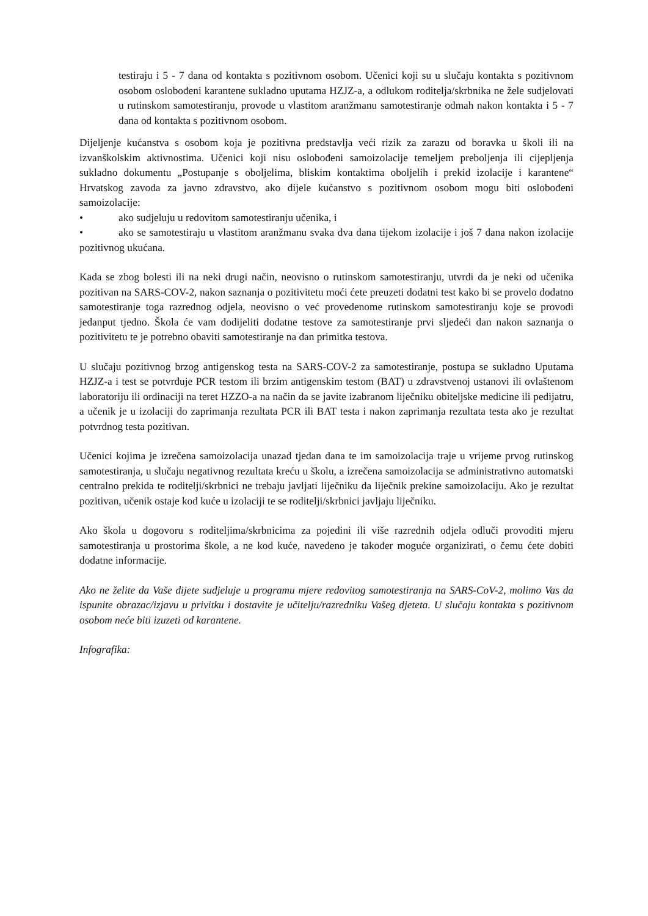testiraju i 5 - 7 dana od kontakta s pozitivnom osobom. Učenici koji su u slučaju kontakta s pozitivnom osobom oslobođeni karantene sukladno uputama HZJZ-a, a odlukom roditelja/skrbnika ne žele sudjelovati u rutinskom samotestiranju, provode u vlastitom aranžmanu samotestiranje odmah nakon kontakta i 5 - 7 dana od kontakta s pozitivnom osobom.
Dijeljenje kućanstva s osobom koja je pozitivna predstavlja veći rizik za zarazu od boravka u školi ili na izvanškolskim aktivnostima. Učenici koji nisu oslobođeni samoizolacije temeljem preboljenja ili cijepljenja sukladno dokumentu „Postupanje s oboljelima, bliskim kontaktima oboljelih i prekid izolacije i karantene“ Hrvatskog zavoda za javno zdravstvo, ako dijele kućanstvo s pozitivnom osobom mogu biti oslobođeni samoizolacije:
• ako sudjeluju u redovitom samotestiranju učenika, i
• ako se samotestiraju u vlastitom aranžmanu svaka dva dana tijekom izolacije i još 7 dana nakon izolacije pozitivnog ukućana.
Kada se zbog bolesti ili na neki drugi način, neovisno o rutinskom samotestiranju, utvrdi da je neki od učenika pozitivan na SARS-COV-2, nakon saznanja o pozitivitetu moći ćete preuzeti dodatni test kako bi se provelo dodatno samotestiranje toga razrednog odjela, neovisno o već provedenome rutinskom samotestiranju koje se provodi jedanput tjedno. Škola će vam dodijeliti dodatne testove za samotestiranje prvi sljedeći dan nakon saznanja o pozitivitetu te je potrebno obaviti samotestiranje na dan primitka testova.
U slučaju pozitivnog brzog antigenskog testa na SARS-COV-2 za samotestiranje, postupa se sukladno Uputama HZJZ-a i test se potvrđuje PCR testom ili brzim antigenskim testom (BAT) u zdravstvenoj ustanovi ili ovlaštenom laboratoriju ili ordinaciji na teret HZZO-a na način da se javite izabranom liječniku obiteljske medicine ili pedijatru, a učenik je u izolaciji do zaprimanja rezultata PCR ili BAT testa i nakon zaprimanja rezultata testa ako je rezultat potvrdnog testa pozitivan.
Učenici kojima je izrečena samoizolacija unazad tjedan dana te im samoizolacija traje u vrijeme prvog rutinskog samotestiranja, u slučaju negativnog rezultata kreću u školu, a izrečena samoizolacija se administrativno automatski centralno prekida te roditelji/skrbnici ne trebaju javljati liječniku da liječnik prekine samoizolaciju. Ako je rezultat pozitivan, učenik ostaje kod kuće u izolaciji te se roditelji/skrbnici javljaju liječniku.
Ako škola u dogovoru s roditeljima/skrbnicima za pojedini ili više razrednih odjela odluči provoditi mjeru samotestiranja u prostorima škole, a ne kod kuće, navedeno je također moguće organizirati, o čemu ćete dobiti dodatne informacije.
Ako ne želite da Vaše dijete sudjeluje u programu mjere redovitog samotestiranja na SARS-CoV-2, molimo Vas da ispunite obrazac/izjavu u privitku i dostavite je učitelju/razredniku Vašeg djeteta. U slučaju kontakta s pozitivnom osobom neće biti izuzeti od karantene.
Infografika: